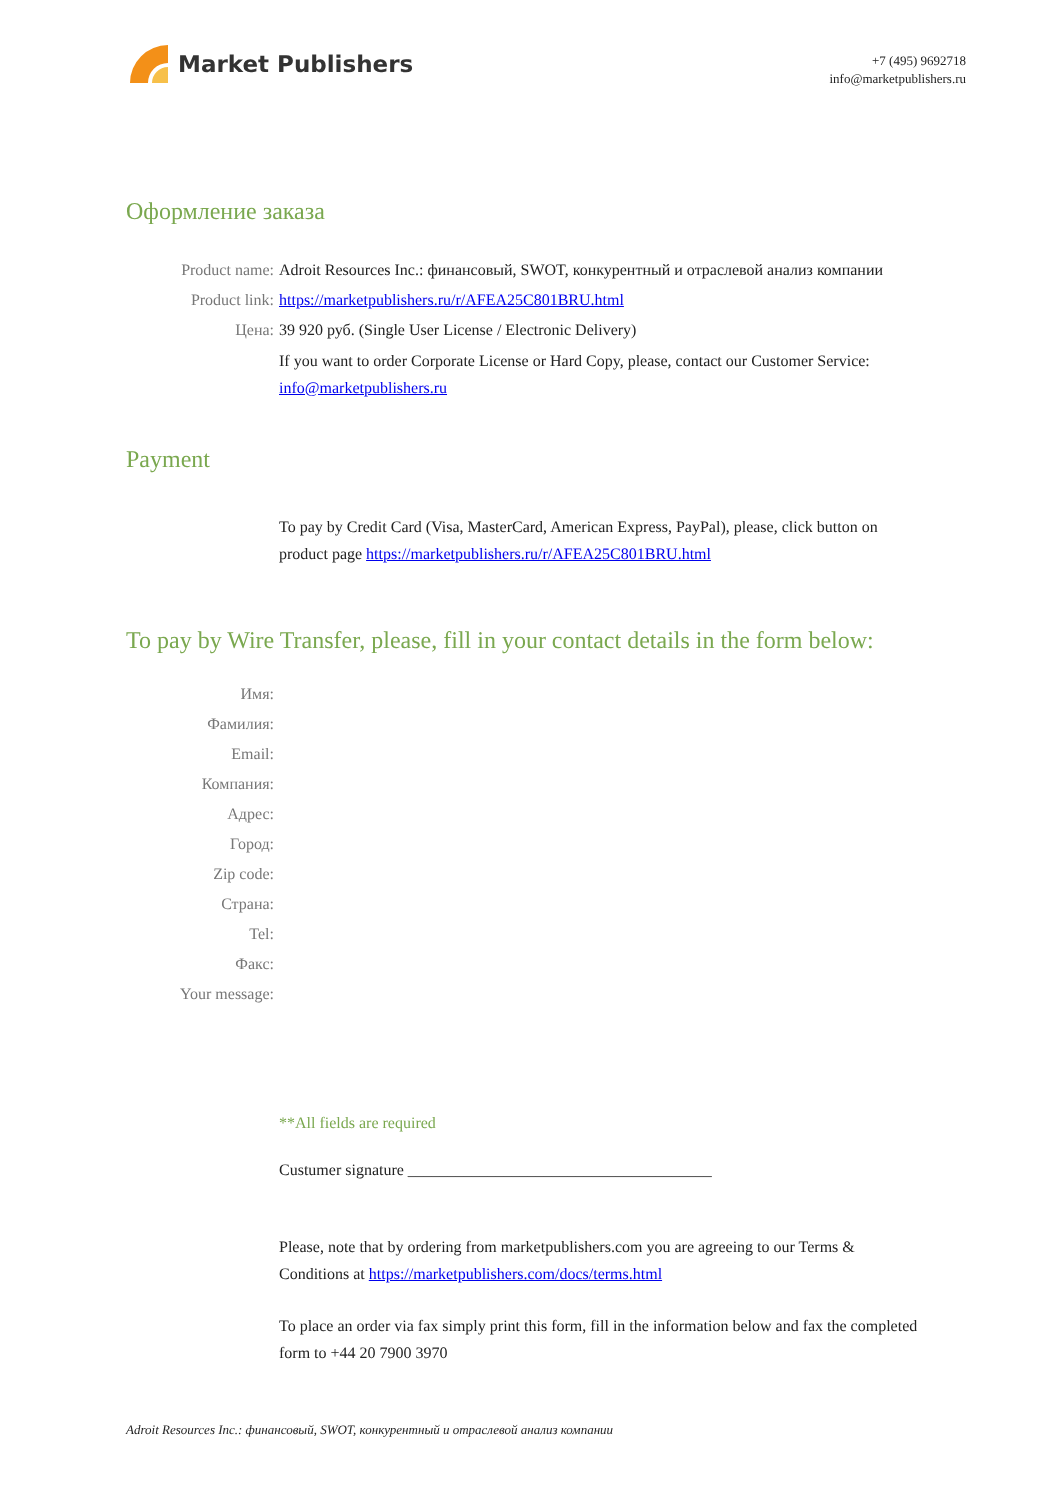Market Publishers
+7 (495) 9692718
info@marketpublishers.ru
Оформление заказа
Product name: Adroit Resources Inc.: финансовый, SWOT, конкурентный и отраслевой анализ компании
Product link: https://marketpublishers.ru/r/AFEA25C801BRU.html
Цена: 39 920 руб. (Single User License / Electronic Delivery)
If you want to order Corporate License or Hard Copy, please, contact our Customer Service: info@marketpublishers.ru
Payment
To pay by Credit Card (Visa, MasterCard, American Express, PayPal), please, click button on product page https://marketpublishers.ru/r/AFEA25C801BRU.html
To pay by Wire Transfer, please, fill in your contact details in the form below:
Имя:
Фамилия:
Email:
Компания:
Адрес:
Город:
Zip code:
Страна:
Tel:
Факс:
Your message:
**All fields are required
Custumer signature ______________________________________
Please, note that by ordering from marketpublishers.com you are agreeing to our Terms & Conditions at https://marketpublishers.com/docs/terms.html
To place an order via fax simply print this form, fill in the information below and fax the completed form to +44 20 7900 3970
Adroit Resources Inc.: финансовый, SWOT, конкурентный и отраслевой анализ компании